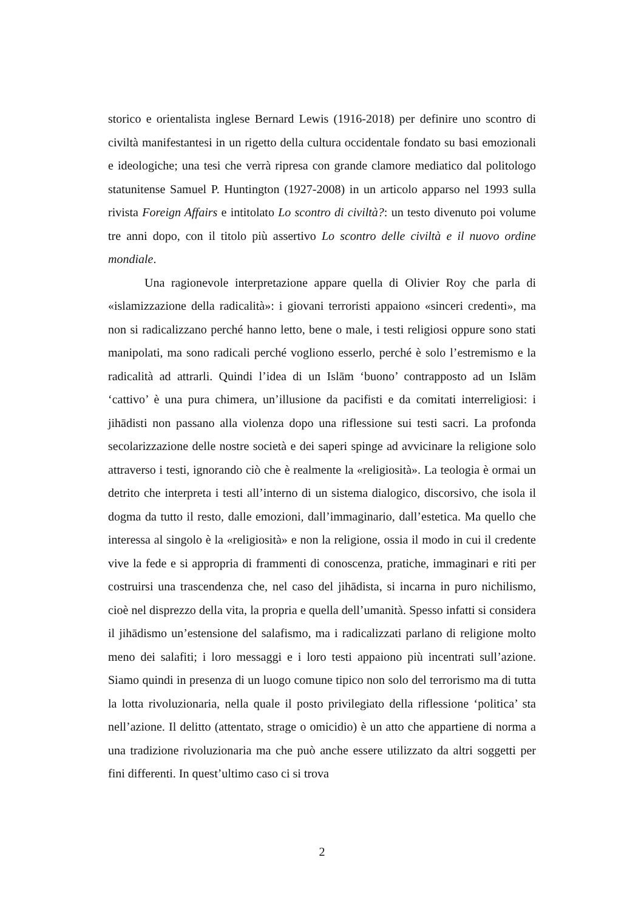storico e orientalista inglese Bernard Lewis (1916-2018) per definire uno scontro di civiltà manifestantesi in un rigetto della cultura occidentale fondato su basi emozionali e ideologiche; una tesi che verrà ripresa con grande clamore mediatico dal politologo statunitense Samuel P. Huntington (1927-2008) in un articolo apparso nel 1993 sulla rivista Foreign Affairs e intitolato Lo scontro di civiltà?: un testo divenuto poi volume tre anni dopo, con il titolo più assertivo Lo scontro delle civiltà e il nuovo ordine mondiale.
Una ragionevole interpretazione appare quella di Olivier Roy che parla di «islamizzazione della radicalità»: i giovani terroristi appaiono «sinceri credenti», ma non si radicalizzano perché hanno letto, bene o male, i testi religiosi oppure sono stati manipolati, ma sono radicali perché vogliono esserlo, perché è solo l’estremismo e la radicalità ad attrarli. Quindi l’idea di un Islām ‘buono’ contrapposto ad un Islām ‘cattivo’ è una pura chimera, un’illusione da pacifisti e da comitati interreligiosi: i jihādisti non passano alla violenza dopo una riflessione sui testi sacri. La profonda secolarizzazione delle nostre società e dei saperi spinge ad avvicinare la religione solo attraverso i testi, ignorando ciò che è realmente la «religiosità». La teologia è ormai un detrito che interpreta i testi all’interno di un sistema dialogico, discorsivo, che isola il dogma da tutto il resto, dalle emozioni, dall’immaginario, dall’estetica. Ma quello che interessa al singolo è la «religiosità» e non la religione, ossia il modo in cui il credente vive la fede e si appropria di frammenti di conoscenza, pratiche, immaginari e riti per costruirsi una trascendenza che, nel caso del jihādista, si incarna in puro nichilismo, cioè nel disprezzo della vita, la propria e quella dell’umanità. Spesso infatti si considera il jihādismo un’estensione del salafismo, ma i radicalizzati parlano di religione molto meno dei salafiti; i loro messaggi e i loro testi appaiono più incentrati sull’azione. Siamo quindi in presenza di un luogo comune tipico non solo del terrorismo ma di tutta la lotta rivoluzionaria, nella quale il posto privilegiato della riflessione ‘politica’ sta nell’azione. Il delitto (attentato, strage o omicidio) è un atto che appartiene di norma a una tradizione rivoluzionaria ma che può anche essere utilizzato da altri soggetti per fini differenti. In quest’ultimo caso ci si trova
2